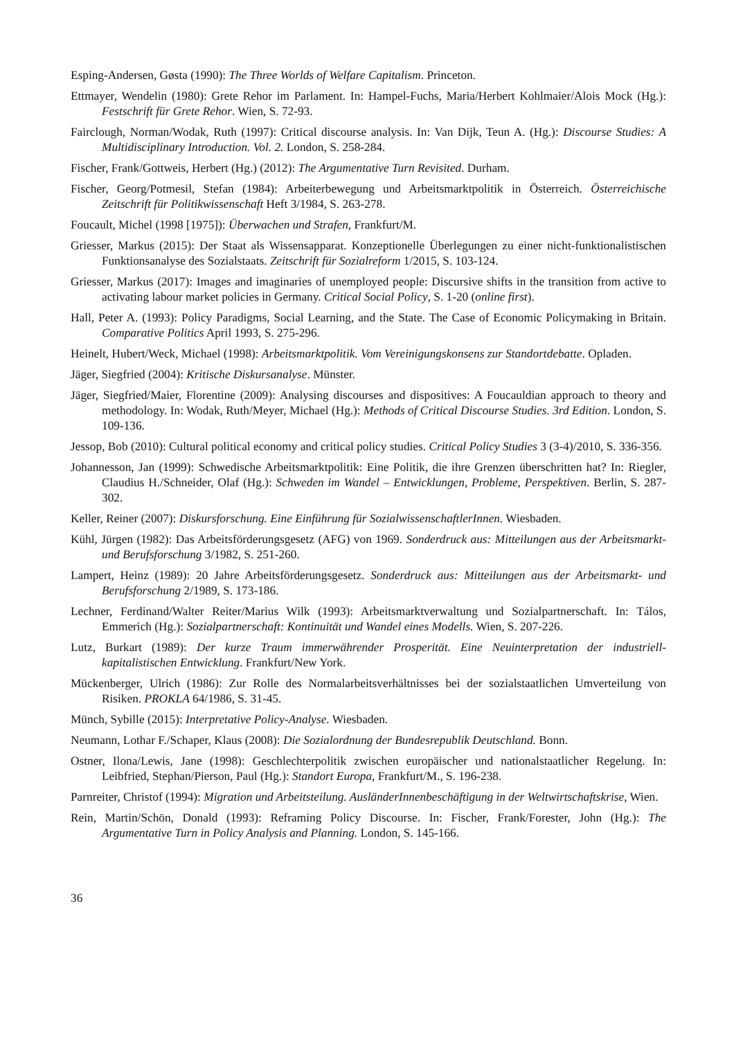Esping-Andersen, Gøsta (1990): The Three Worlds of Welfare Capitalism. Princeton.
Ettmayer, Wendelin (1980): Grete Rehor im Parlament. In: Hampel-Fuchs, Maria/Herbert Kohlmaier/Alois Mock (Hg.): Festschrift für Grete Rehor. Wien, S. 72-93.
Fairclough, Norman/Wodak, Ruth (1997): Critical discourse analysis. In: Van Dijk, Teun A. (Hg.): Discourse Studies: A Multidisciplinary Introduction. Vol. 2. London, S. 258-284.
Fischer, Frank/Gottweis, Herbert (Hg.) (2012): The Argumentative Turn Revisited. Durham.
Fischer, Georg/Potmesil, Stefan (1984): Arbeiterbewegung und Arbeitsmarktpolitik in Österreich. Österreichische Zeitschrift für Politikwissenschaft Heft 3/1984, S. 263-278.
Foucault, Michel (1998 [1975]): Überwachen und Strafen, Frankfurt/M.
Griesser, Markus (2015): Der Staat als Wissensapparat. Konzeptionelle Überlegungen zu einer nicht-funktionalistischen Funktionsanalyse des Sozialstaats. Zeitschrift für Sozialreform 1/2015, S. 103-124.
Griesser, Markus (2017): Images and imaginaries of unemployed people: Discursive shifts in the transition from active to activating labour market policies in Germany. Critical Social Policy, S. 1-20 (online first).
Hall, Peter A. (1993): Policy Paradigms, Social Learning, and the State. The Case of Economic Policymaking in Britain. Comparative Politics April 1993, S. 275-296.
Heinelt, Hubert/Weck, Michael (1998): Arbeitsmarktpolitik. Vom Vereinigungskonsens zur Standortdebatte. Opladen.
Jäger, Siegfried (2004): Kritische Diskursanalyse. Münster.
Jäger, Siegfried/Maier, Florentine (2009): Analysing discourses and dispositives: A Foucauldian approach to theory and methodology. In: Wodak, Ruth/Meyer, Michael (Hg.): Methods of Critical Discourse Studies. 3rd Edition. London, S. 109-136.
Jessop, Bob (2010): Cultural political economy and critical policy studies. Critical Policy Studies 3 (3-4)/2010, S. 336-356.
Johannesson, Jan (1999): Schwedische Arbeitsmarktpolitik: Eine Politik, die ihre Grenzen überschritten hat? In: Riegler, Claudius H./Schneider, Olaf (Hg.): Schweden im Wandel – Entwicklungen, Probleme, Perspektiven. Berlin, S. 287-302.
Keller, Reiner (2007): Diskursforschung. Eine Einführung für SozialwissenschaftlerInnen. Wiesbaden.
Kühl, Jürgen (1982): Das Arbeitsförderungsgesetz (AFG) von 1969. Sonderdruck aus: Mitteilungen aus der Arbeitsmarkt- und Berufsforschung 3/1982, S. 251-260.
Lampert, Heinz (1989): 20 Jahre Arbeitsförderungsgesetz. Sonderdruck aus: Mitteilungen aus der Arbeitsmarkt- und Berufsforschung 2/1989, S. 173-186.
Lechner, Ferdinand/Walter Reiter/Marius Wilk (1993): Arbeitsmarktverwaltung und Sozialpartnerschaft. In: Tálos, Emmerich (Hg.): Sozialpartnerschaft: Kontinuität und Wandel eines Modells. Wien, S. 207-226.
Lutz, Burkart (1989): Der kurze Traum immerwährender Prosperität. Eine Neuinterpretation der industriell-kapitalistischen Entwicklung. Frankfurt/New York.
Mückenberger, Ulrich (1986): Zur Rolle des Normalarbeitsverhältnisses bei der sozialstaatlichen Umverteilung von Risiken. PROKLA 64/1986, S. 31-45.
Münch, Sybille (2015): Interpretative Policy-Analyse. Wiesbaden.
Neumann, Lothar F./Schaper, Klaus (2008): Die Sozialordnung der Bundesrepublik Deutschland. Bonn.
Ostner, Ilona/Lewis, Jane (1998): Geschlechterpolitik zwischen europäischer und nationalstaatlicher Regelung. In: Leibfried, Stephan/Pierson, Paul (Hg.): Standort Europa, Frankfurt/M., S. 196-238.
Parnreiter, Christof (1994): Migration und Arbeitsteilung. AusländerInnenbeschäftigung in der Weltwirtschaftskrise, Wien.
Rein, Martin/Schön, Donald (1993): Reframing Policy Discourse. In: Fischer, Frank/Forester, John (Hg.): The Argumentative Turn in Policy Analysis and Planning. London, S. 145-166.
36